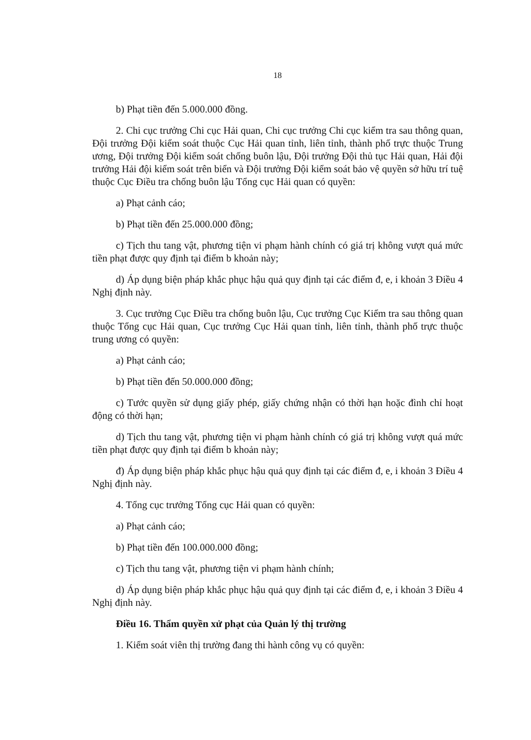18
b) Phạt tiền đến 5.000.000 đồng.
2. Chi cục trưởng Chi cục Hải quan, Chi cục trưởng Chi cục kiểm tra sau thông quan, Đội trưởng Đội kiểm soát thuộc Cục Hải quan tỉnh, liên tỉnh, thành phố trực thuộc Trung ương, Đội trưởng Đội kiểm soát chống buôn lậu, Đội trưởng Đội thủ tục Hải quan, Hải đội trưởng Hải đội kiểm soát trên biển và Đội trưởng Đội kiểm soát bảo vệ quyền sở hữu trí tuệ thuộc Cục Điều tra chống buôn lậu Tổng cục Hải quan có quyền:
a) Phạt cảnh cáo;
b) Phạt tiền đến 25.000.000 đồng;
c) Tịch thu tang vật, phương tiện vi phạm hành chính có giá trị không vượt quá mức tiền phạt được quy định tại điểm b khoản này;
d) Áp dụng biện pháp khắc phục hậu quả quy định tại các điểm đ, e, i khoản 3 Điều 4 Nghị định này.
3. Cục trưởng Cục Điều tra chống buôn lậu, Cục trưởng Cục Kiểm tra sau thông quan thuộc Tổng cục Hải quan, Cục trưởng Cục Hải quan tỉnh, liên tỉnh, thành phố trực thuộc trung ương có quyền:
a) Phạt cảnh cáo;
b) Phạt tiền đến 50.000.000 đồng;
c) Tước quyền sử dụng giấy phép, giấy chứng nhận có thời hạn hoặc đình chỉ hoạt động có thời hạn;
d) Tịch thu tang vật, phương tiện vi phạm hành chính có giá trị không vượt quá mức tiền phạt được quy định tại điểm b khoản này;
đ) Áp dụng biện pháp khắc phục hậu quả quy định tại các điểm đ, e, i khoản 3 Điều 4 Nghị định này.
4. Tổng cục trưởng Tổng cục Hải quan có quyền:
a) Phạt cảnh cáo;
b) Phạt tiền đến 100.000.000 đồng;
c) Tịch thu tang vật, phương tiện vi phạm hành chính;
d) Áp dụng biện pháp khắc phục hậu quả quy định tại các điểm đ, e, i khoản 3 Điều 4 Nghị định này.
Điều 16. Thẩm quyền xử phạt của Quản lý thị trường
1. Kiểm soát viên thị trường đang thi hành công vụ có quyền: